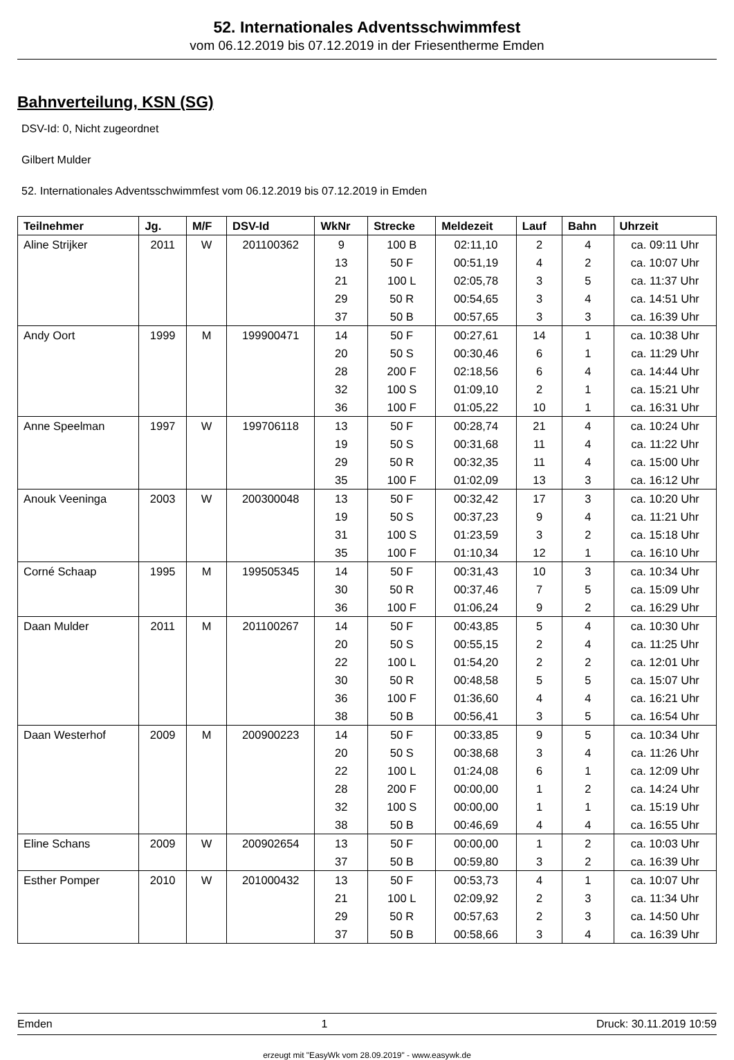52. Internationales Adventsschwimmfest
vom 06.12.2019 bis 07.12.2019 in der Friesentherme Emden
Bahnverteilung, KSN (SG)
DSV-Id: 0, Nicht zugeordnet
Gilbert Mulder
52. Internationales Adventsschwimmfest vom 06.12.2019 bis 07.12.2019 in Emden
| Teilnehmer | Jg. | M/F | DSV-Id | WkNr | Strecke | Meldezeit | Lauf | Bahn | Uhrzeit |
| --- | --- | --- | --- | --- | --- | --- | --- | --- | --- |
| Aline Strijker | 2011 | W | 201100362 | 9 | 100 B | 02:11,10 | 2 | 4 | ca. 09:11 Uhr |
| | | | | 13 | 50 F | 00:51,19 | 4 | 2 | ca. 10:07 Uhr |
| | | | | 21 | 100 L | 02:05,78 | 3 | 5 | ca. 11:37 Uhr |
| | | | | 29 | 50 R | 00:54,65 | 3 | 4 | ca. 14:51 Uhr |
| | | | | 37 | 50 B | 00:57,65 | 3 | 3 | ca. 16:39 Uhr |
| Andy Oort | 1999 | M | 199900471 | 14 | 50 F | 00:27,61 | 14 | 1 | ca. 10:38 Uhr |
| | | | | 20 | 50 S | 00:30,46 | 6 | 1 | ca. 11:29 Uhr |
| | | | | 28 | 200 F | 02:18,56 | 6 | 4 | ca. 14:44 Uhr |
| | | | | 32 | 100 S | 01:09,10 | 2 | 1 | ca. 15:21 Uhr |
| | | | | 36 | 100 F | 01:05,22 | 10 | 1 | ca. 16:31 Uhr |
| Anne Speelman | 1997 | W | 199706118 | 13 | 50 F | 00:28,74 | 21 | 4 | ca. 10:24 Uhr |
| | | | | 19 | 50 S | 00:31,68 | 11 | 4 | ca. 11:22 Uhr |
| | | | | 29 | 50 R | 00:32,35 | 11 | 4 | ca. 15:00 Uhr |
| | | | | 35 | 100 F | 01:02,09 | 13 | 3 | ca. 16:12 Uhr |
| Anouk Veeninga | 2003 | W | 200300048 | 13 | 50 F | 00:32,42 | 17 | 3 | ca. 10:20 Uhr |
| | | | | 19 | 50 S | 00:37,23 | 9 | 4 | ca. 11:21 Uhr |
| | | | | 31 | 100 S | 01:23,59 | 3 | 2 | ca. 15:18 Uhr |
| | | | | 35 | 100 F | 01:10,34 | 12 | 1 | ca. 16:10 Uhr |
| Corné Schaap | 1995 | M | 199505345 | 14 | 50 F | 00:31,43 | 10 | 3 | ca. 10:34 Uhr |
| | | | | 30 | 50 R | 00:37,46 | 7 | 5 | ca. 15:09 Uhr |
| | | | | 36 | 100 F | 01:06,24 | 9 | 2 | ca. 16:29 Uhr |
| Daan Mulder | 2011 | M | 201100267 | 14 | 50 F | 00:43,85 | 5 | 4 | ca. 10:30 Uhr |
| | | | | 20 | 50 S | 00:55,15 | 2 | 4 | ca. 11:25 Uhr |
| | | | | 22 | 100 L | 01:54,20 | 2 | 2 | ca. 12:01 Uhr |
| | | | | 30 | 50 R | 00:48,58 | 5 | 5 | ca. 15:07 Uhr |
| | | | | 36 | 100 F | 01:36,60 | 4 | 4 | ca. 16:21 Uhr |
| | | | | 38 | 50 B | 00:56,41 | 3 | 5 | ca. 16:54 Uhr |
| Daan Westerhof | 2009 | M | 200900223 | 14 | 50 F | 00:33,85 | 9 | 5 | ca. 10:34 Uhr |
| | | | | 20 | 50 S | 00:38,68 | 3 | 4 | ca. 11:26 Uhr |
| | | | | 22 | 100 L | 01:24,08 | 6 | 1 | ca. 12:09 Uhr |
| | | | | 28 | 200 F | 00:00,00 | 1 | 2 | ca. 14:24 Uhr |
| | | | | 32 | 100 S | 00:00,00 | 1 | 1 | ca. 15:19 Uhr |
| | | | | 38 | 50 B | 00:46,69 | 4 | 4 | ca. 16:55 Uhr |
| Eline Schans | 2009 | W | 200902654 | 13 | 50 F | 00:00,00 | 1 | 2 | ca. 10:03 Uhr |
| | | | | 37 | 50 B | 00:59,80 | 3 | 2 | ca. 16:39 Uhr |
| Esther Pomper | 2010 | W | 201000432 | 13 | 50 F | 00:53,73 | 4 | 1 | ca. 10:07 Uhr |
| | | | | 21 | 100 L | 02:09,92 | 2 | 3 | ca. 11:34 Uhr |
| | | | | 29 | 50 R | 00:57,63 | 2 | 3 | ca. 14:50 Uhr |
| | | | | 37 | 50 B | 00:58,66 | 3 | 4 | ca. 16:39 Uhr |
Emden 1 Druck: 30.11.2019 10:59
erzeugt mit "EasyWk vom 28.09.2019" - www.easywk.de